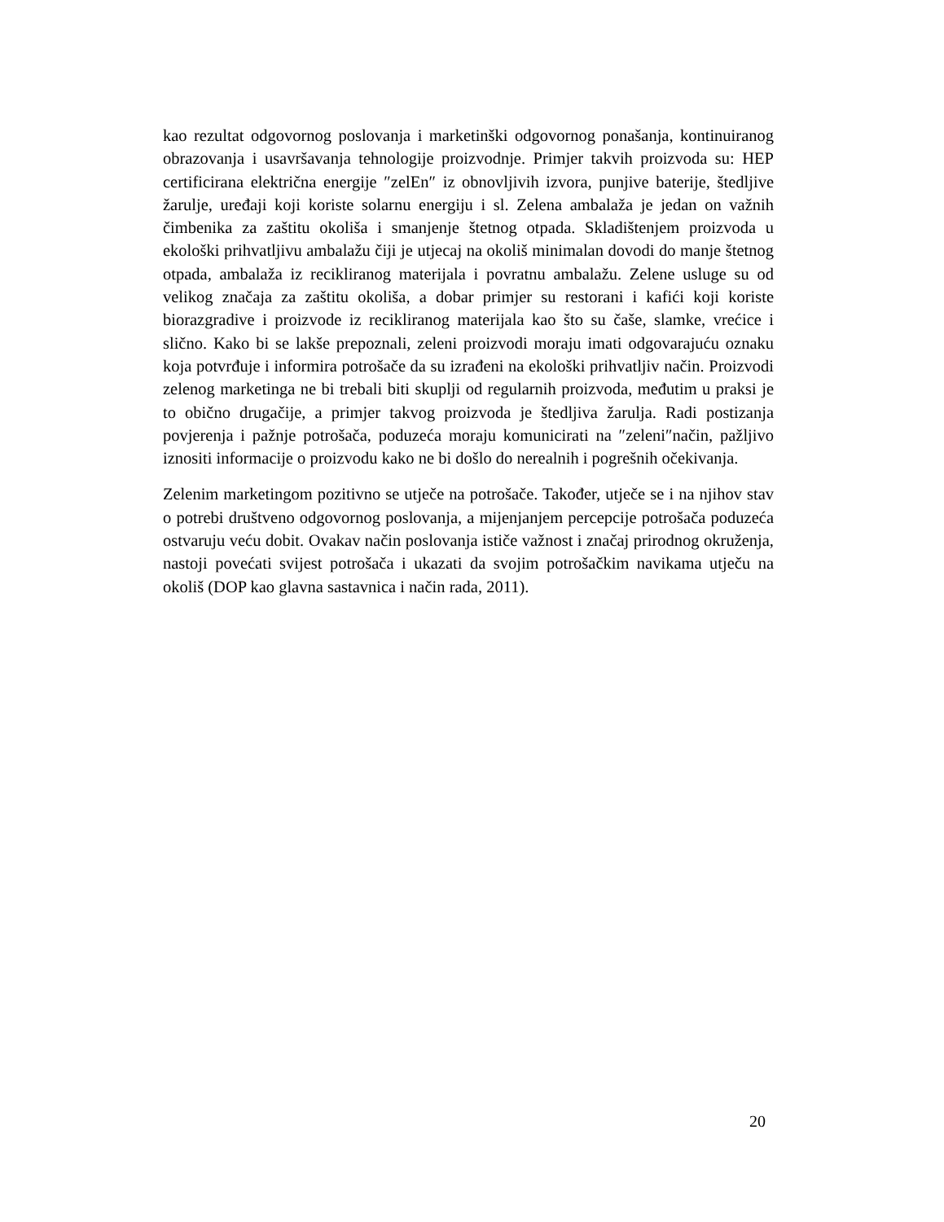kao rezultat odgovornog poslovanja i marketinški odgovornog ponašanja, kontinuiranog obrazovanja i usavršavanja tehnologije proizvodnje. Primjer takvih proizvoda su: HEP certificirana električna energije ″zelEn″ iz obnovljivih izvora, punjive baterije, štedljive žarulje, uređaji koji koriste solarnu energiju i sl. Zelena ambalaža je jedan on važnih čimbenika za zaštitu okoliša i smanjenje štetnog otpada. Skladištenjem proizvoda u ekološki prihvatljivu ambalažu čiji je utjecaj na okoliš minimalan dovodi do manje štetnog otpada, ambalaža iz recikliranog materijala i povratnu ambalažu. Zelene usluge su od velikog značaja za zaštitu okoliša, a dobar primjer su restorani i kafići koji koriste biorazgradive i proizvode iz recikliranog materijala kao što su čaše, slamke, vrećice i slično. Kako bi se lakše prepoznali, zeleni proizvodi moraju imati odgovarajuću oznaku koja potvrđuje i informira potrošače da su izrađeni na ekološki prihvatljiv način. Proizvodi zelenog marketinga ne bi trebali biti skuplji od regularnih proizvoda, međutim u praksi je to obično drugačije, a primjer takvog proizvoda je štedljiva žarulja. Radi postizanja povjerenja i pažnje potrošača, poduzeća moraju komunicirati na ″zeleni″način, pažljivo iznositi informacije o proizvodu kako ne bi došlo do nerealnih i pogrešnih očekivanja.
Zelenim marketingom pozitivno se utječe na potrošače. Također, utječe se i na njihov stav o potrebi društveno odgovornog poslovanja, a mijenjanjem percepcije potrošača poduzeća ostvaruju veću dobit. Ovakav način poslovanja ističe važnost i značaj prirodnog okruženja, nastoji povećati svijest potrošača i ukazati da svojim potrošačkim navikama utječu na okoliš (DOP kao glavna sastavnica i način rada, 2011).
20